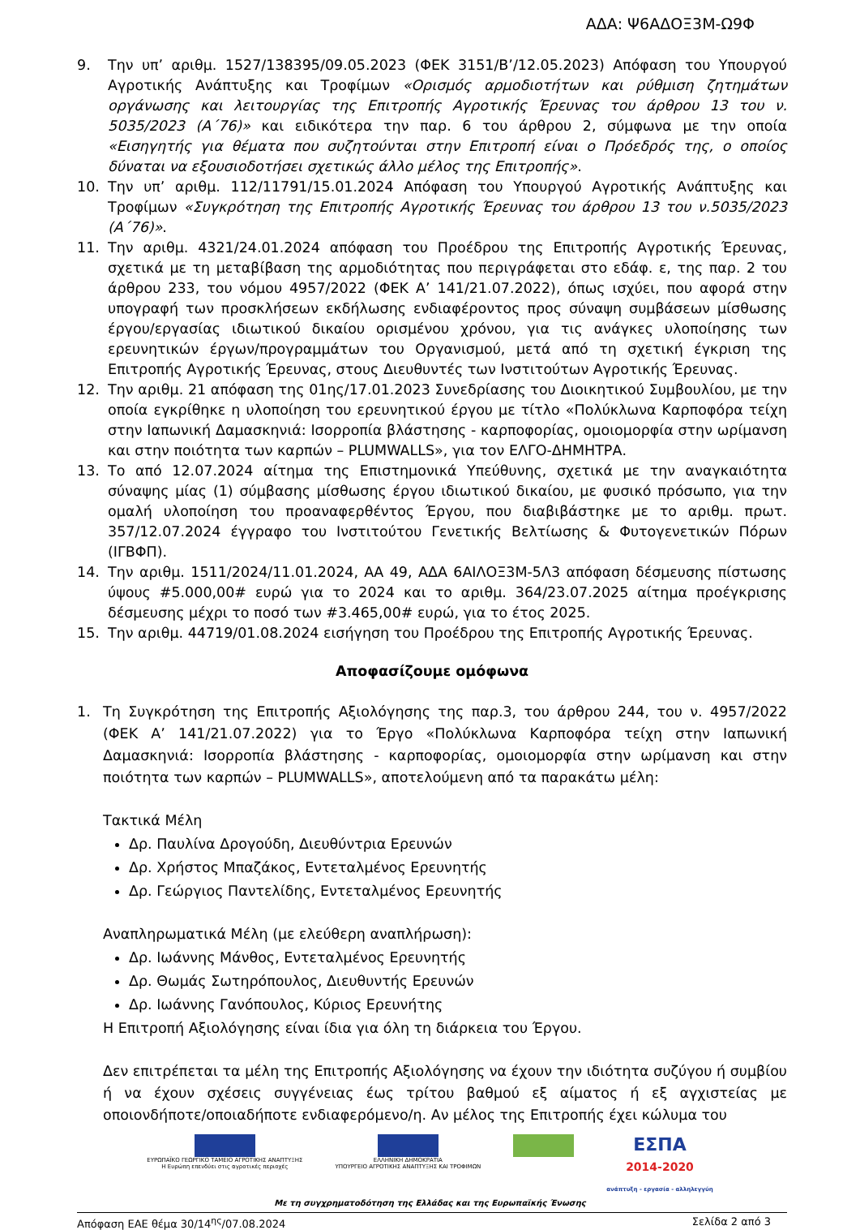ΑΔΑ: Ψ6ΑΔΟΞ3Μ-Ω9Φ
9. Την υπ’ αριθμ. 1527/138395/09.05.2023 (ΦΕΚ 3151/Β’/12.05.2023) Απόφαση του Υπουργού Αγροτικής Ανάπτυξης και Τροφίμων «Ορισμός αρμοδιοτήτων και ρύθμιση ζητημάτων οργάνωσης και λειτουργίας της Επιτροπής Αγροτικής Έρευνας του άρθρου 13 του ν. 5035/2023 (Α΄76)» και ειδικότερα την παρ. 6 του άρθρου 2, σύμφωνα με την οποία «Εισηγητής για θέματα που συζητούνται στην Επιτροπή είναι ο Πρόεδρός της, ο οποίος δύναται να εξουσιοδοτήσει σχετικώς άλλο μέλος της Επιτροπής».
10. Την υπ’ αριθμ. 112/11791/15.01.2024 Απόφαση του Υπουργού Αγροτικής Ανάπτυξης και Τροφίμων «Συγκρότηση της Επιτροπής Αγροτικής Έρευνας του άρθρου 13 του ν.5035/2023 (Α΄76)».
11. Την αριθμ. 4321/24.01.2024 απόφαση του Προέδρου της Επιτροπής Αγροτικής Έρευνας, σχετικά με τη μεταβίβαση της αρμοδιότητας που περιγράφεται στο εδάφ. ε, της παρ. 2 του άρθρου 233, του νόμου 4957/2022 (ΦΕΚ Α’ 141/21.07.2022), όπως ισχύει, που αφορά στην υπογραφή των προσκλήσεων εκδήλωσης ενδιαφέροντος προς σύναψη συμβάσεων μίσθωσης έργου/εργασίας ιδιωτικού δικαίου ορισμένου χρόνου, για τις ανάγκες υλοποίησης των ερευνητικών έργων/προγραμμάτων του Οργανισμού, μετά από τη σχετική έγκριση της Επιτροπής Αγροτικής Έρευνας, στους Διευθυντές των Ινστιτούτων Αγροτικής Έρευνας.
12. Την αριθμ. 21 απόφαση της 01ης/17.01.2023 Συνεδρίασης του Διοικητικού Συμβουλίου, με την οποία εγκρίθηκε η υλοποίηση του ερευνητικού έργου με τίτλο «Πολύκλωνα Καρποφόρα τείχη στην Ιαπωνική Δαμασκηνιά: Ισορροπία βλάστησης - καρποφορίας, ομοιομορφία στην ωρίμανση και στην ποιότητα των καρπών – PLUMWALLS», για τον ΕΛΓΟ-ΔΗΜΗΤΡΑ.
13. Το από 12.07.2024 αίτημα της Επιστημονικά Υπεύθυνης, σχετικά με την αναγκαιότητα σύναψης μίας (1) σύμβασης μίσθωσης έργου ιδιωτικού δικαίου, με φυσικό πρόσωπο, για την ομαλή υλοποίηση του προαναφερθέντος Έργου, που διαβιβάστηκε με το αριθμ. πρωτ. 357/12.07.2024 έγγραφο του Ινστιτούτου Γενετικής Βελτίωσης & Φυτογενετικών Πόρων (ΙΓΒΦΠ).
14. Την αριθμ. 1511/2024/11.01.2024, ΑΑ 49, ΑΔΑ 6ΑΙΛΟΞ3Μ-5Λ3 απόφαση δέσμευσης πίστωσης ύψους #5.000,00# ευρώ για το 2024 και το αριθμ. 364/23.07.2025 αίτημα προέγκρισης δέσμευσης μέχρι το ποσό των #3.465,00# ευρώ, για το έτος 2025.
15. Την αριθμ. 44719/01.08.2024 εισήγηση του Προέδρου της Επιτροπής Αγροτικής Έρευνας.
Αποφασίζουμε ομόφωνα
1. Τη Συγκρότηση της Επιτροπής Αξιολόγησης της παρ.3, του άρθρου 244, του ν. 4957/2022 (ΦΕΚ Α’ 141/21.07.2022) για το Έργο «Πολύκλωνα Καρποφόρα τείχη στην Ιαπωνική Δαμασκηνιά: Ισορροπία βλάστησης - καρποφορίας, ομοιομορφία στην ωρίμανση και στην ποιότητα των καρπών – PLUMWALLS», αποτελούμενη από τα παρακάτω μέλη:
Τακτικά Μέλη
Δρ. Παυλίνα Δρογούδη, Διευθύντρια Ερευνών
Δρ. Χρήστος Μπαζάκος, Εντεταλμένος Ερευνητής
Δρ. Γεώργιος Παντελίδης, Εντεταλμένος Ερευνητής
Αναπληρωματικά Μέλη (με ελεύθερη αναπλήρωση):
Δρ. Ιωάννης Μάνθος, Εντεταλμένος Ερευνητής
Δρ. Θωμάς Σωτηρόπουλος, Διευθυντής Ερευνών
Δρ. Ιωάννης Γανόπουλος, Κύριος Ερευνήτης
Η Επιτροπή Αξιολόγησης είναι ίδια για όλη τη διάρκεια του Έργου.
Δεν επιτρέπεται τα μέλη της Επιτροπής Αξιολόγησης να έχουν την ιδιότητα συζύγου ή συμβίου ή να έχουν σχέσεις συγγένειας έως τρίτου βαθμού εξ αίματος ή εξ αγχιστείας με οποιονδήποτε/οποιαδήποτε ενδιαφερόμενο/η. Αν μέλος της Επιτροπής έχει κώλυμα του
ΕΥΡΩΠΑΪΚΟ ΓΕΩΡΓΙΚΟ ΤΑΜΕΙΟ ΑΓΡΟΤΙΚΗΣ ΑΝΑΠΤΥΞΗΣ
Η Ευρώπη επενδύει στις αγροτικές περιοχές
ΕΛΛΗΝΙΚΗ ΔΗΜΟΚΡΑΤΙΑ
ΥΠΟΥΡΓΕΙΟ ΑΓΡΟΤΙΚΗΣ ΑΝΑΠΤΥΞΗΣ ΚΑΙ ΤΡΟΦΙΜΩΝ
ΕΣΠΑ
2014-2020
ανάπτυξη - εργασία - αλληλεγγύη
Με τη συγχρηματοδότηση της Ελλάδας και της Ευρωπαϊκής Ένωσης
Απόφαση ΕΑΕ θέμα 30/14<sup>ης</sup>/07.08.2024 Σελίδα 2 από 3